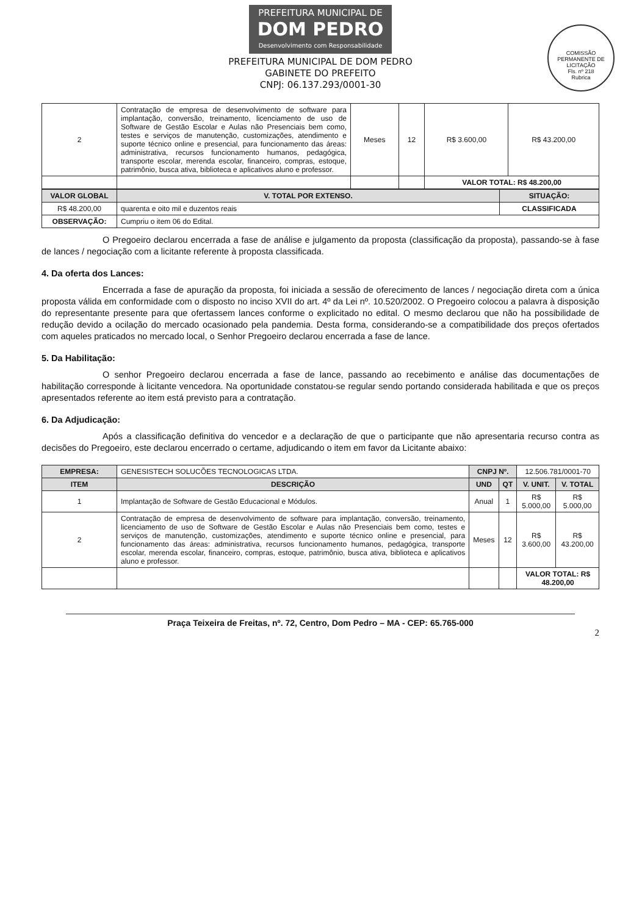PREFEITURA MUNICIPAL DE DOM PEDRO Desenvolvimento com Responsabilidade
PREFEITURA MUNICIPAL DE DOM PEDRO
GABINETE DO PREFEITO
CNPJ: 06.137.293/0001-30
COMISSÃO PERMANENTE DE LICITAÇÃO
Fls. nº 218
Rubrica
| 2 | Contratação de empresa de desenvolvimento de software para implantação, conversão, treinamento, licenciamento de uso de Software de Gestão Escolar e Aulas não Presenciais bem como, testes e serviços de manutenção, customizações, atendimento e suporte técnico online e presencial, para funcionamento das áreas: administrativa, recursos funcionamento humanos, pedagógica, transporte escolar, merenda escolar, financeiro, compras, estoque, patrimônio, busca ativa, biblioteca e aplicativos aluno e professor. | Meses | 12 | R$ 3.600,00 | R$ 43.200,00 |
| | | | | VALOR TOTAL: R$ 48.200,00 | |
| VALOR GLOBAL | V. TOTAL POR EXTENSO. | SITUAÇÃO: |
| --- | --- | --- |
| R$ 48.200,00 | quarenta e oito mil e duzentos reais | CLASSIFICADA |
| OBSERVAÇÃO: | Cumpriu o item 06 do Edital. | |
O Pregoeiro declarou encerrada a fase de análise e julgamento da proposta (classificação da proposta), passando-se à fase de lances / negociação com a licitante referente à proposta classificada.
4. Da oferta dos Lances:
Encerrada a fase de apuração da proposta, foi iniciada a sessão de oferecimento de lances / negociação direta com a única proposta válida em conformidade com o disposto no inciso XVII do art. 4º da Lei nº. 10.520/2002. O Pregoeiro colocou a palavra à disposição do representante presente para que ofertassem lances conforme o explicitado no edital. O mesmo declarou que não ha possibilidade de redução devido a ocilação do mercado ocasionado pela pandemia. Desta forma, considerando-se a compatibilidade dos preços ofertados com aqueles praticados no mercado local, o Senhor Pregoeiro declarou encerrada a fase de lance.
5. Da Habilitação:
O senhor Pregoeiro declarou encerrada a fase de lance, passando ao recebimento e análise das documentações de habilitação corresponde à licitante vencedora. Na oportunidade constatou-se regular sendo portando considerada habilitada e que os preços apresentados referente ao item está previsto para a contratação.
6. Da Adjudicação:
Após a classificação definitiva do vencedor e a declaração de que o participante que não apresentaria recurso contra as decisões do Pregoeiro, este declarou encerrado o certame, adjudicando o item em favor da Licitante abaixo:
| EMPRESA: | GENESISTECH SOLUCÕES TECNOLOGICAS LTDA. | CNPJ Nº. | | 12.506.781/0001-70 | |
| ITEM | DESCRIÇÃO | UND | QT | V. UNIT. | V. TOTAL |
| 1 | Implantação de Software de Gestão Educacional e Módulos. | Anual | 1 | R$ 5.000,00 | R$ 5.000,00 |
| 2 | Contratação de empresa de desenvolvimento de software para implantação, conversão, treinamento, licenciamento de uso de Software de Gestão Escolar e Aulas não Presenciais bem como, testes e serviços de manutenção, customizações, atendimento e suporte técnico online e presencial, para funcionamento das áreas: administrativa, recursos funcionamento humanos, pedagógica, transporte escolar, merenda escolar, financeiro, compras, estoque, patrimônio, busca ativa, biblioteca e aplicativos aluno e professor. | Meses | 12 | R$ 3.600,00 | R$ 43.200,00 |
| | | | | VALOR TOTAL: R$ 48.200,00 | |
Praça Teixeira de Freitas, nº. 72, Centro, Dom Pedro – MA - CEP: 65.765-000
2